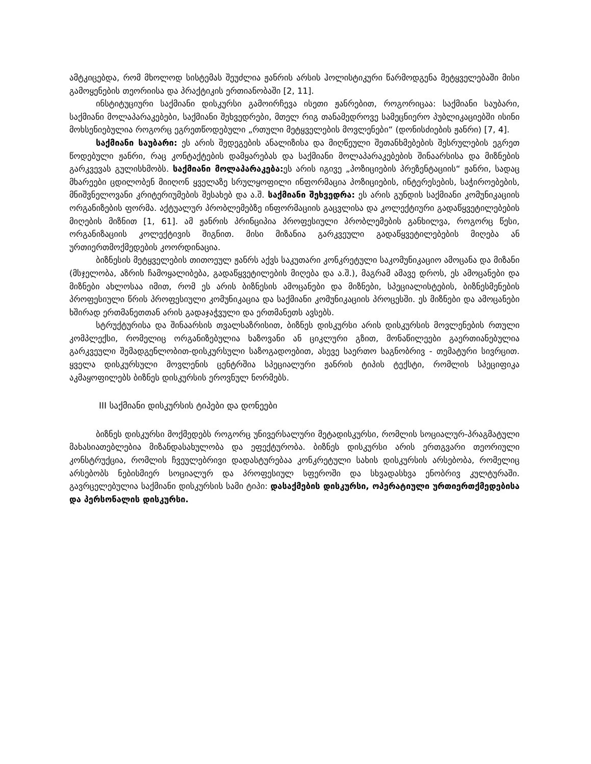ამტკიცებდა, რომ მხოლოდ სისტემას შეუძლია ჟანრის არსის ჰოლისტიკური წარმოდგენა მეტყველებაში მისი გამოყენების თეორიისა და პრაქტიკის ერთიანობაში [2, 11].
ინსტიტუციური საქმიანი დისკურსი გამოირჩევა ისეთი ჟანრებით, როგორიცაა: საქმიანი საუბარი, საქმიანი მოლაპარაკებები, საქმიანი შეხვედრები, მთელ რიგ თანამედროვე სამეცნიერო პუბლიკაციებში ისინი მოხსენიებულია როგორც ეგრეთწოდებული „რთული მეტყველების მოვლენები“ (დონისძიების ჟანრი) [7, 4].
საქმიანი საუბარი: ეს არის შედეგების ანალიზისა და მიღწეული შეთანხმებების შესრულების ეგრეთ წოდებული ჟანრი, რაც კონტაქტების დამყარებას და საქმიანი მოლაპარაკებების შინაარსისა და მიზნების გარკვევას გულისხმობს. საქმიანი მოლაპარაკება: ეს არის იგივე „პოზიციების პრეზენტაციის“ ჟანრი, სადაც მხარეები ცდილობენ მიიღონ ყველაზე სრულყოფილი ინფორმაცია პოზიციების, ინტერესების, საჭიროებების, მნიშვნელოვანი კრიტერიუმების შესახებ და ა.შ. საქმიანი შეხვედრა: ეს არის გუნდის საქმიანი კომუნიკაციის ორგანიზების ფორმა. აქტუალურ პრობლემებზე ინფორმაციის გაცვლისა და კოლექტიური გადაწყვეტილებების მიღების მიზნით [1, 61]. ამ ჟანრის პრინციპია პროფესიული პრობლემების განხილვა, როგორც წესი, ორგანიზაციის კოლექტივის შიგნით. მისი მიზანია გარკვეული გადაწყვეტილებების მიღება ან ურთიერთმოქმედების კოორდინაცია.
ბიზნესის მეტყველების თითოეულ ჟანრს აქვს საკუთარი კონკრეტული საკომუნიკაციო ამოცანა და მიზანი (მსჯელობა, აზრის ჩამოყალიბება, გადაწყვეტილების მიღება და ა.შ.), მაგრამ ამავე დროს, ეს ამოცანები და მიზნები ახლოსაა იმით, რომ ეს არის ბიზნესის ამოცანები და მიზნები, სპეციალისტების, ბიზნესმენების პროფესიული წრის პროფესიული კომუნიკაცია და საქმიანი კომუნიკაციის პროცესში. ეს მიზნები და ამოცანები ხშირად ერთმანეთთან არის გადაჯაჭვული და ერთმანეთს ავსებს.
სტრუქტურისა და შინაარსის თვალსაზრისით, ბიზნეს დისკურსი არის დისკურსის მოვლენების რთული კომპლექსი, რომელიც ორგანიზებულია ხაზოვანი ან ციკლური გზით, მონაწილეები გაერთიანებულია გარკვეული შემადგენლობით-დისკურსული საზოგადოებით, ასევე საერთო საგნობრივ - თემატური სივრცით. ყველა დისკურსული მოვლენის ცენტრშია სპეციალური ჟანრის ტიპის ტექსტი, რომლის სპეციფიკა აკმაყოფილებს ბიზნეს დისკურსის ეროვნულ ნორმებს.
III საქმიანი დისკურსის ტიპები და დონეები
ბიზნეს დისკურსი მოქმედებს როგორც უნივერსალური მეტადისკურსი, რომლის სოციალურ-პრაგმატული მახასიათებლებია მიზანდასახულობა და ეფექტურობა. ბიზნეს დისკურსი არის ერთგვარი თეორიული კონსტრუქცია, რომლის ჩვეულებრივი დადასტურებაა კონკრეტული სახის დისკურსის არსებობა, რომელიც არსებობს ნებისმიერ სოციალურ და პროფესიულ სფეროში და სხვადასხვა ენობრივ კულტურაში. გავრცელებულია საქმიანი დისკურსის სამი ტიპი: დასაქმების დისკურსი, ოპერატიული ურთიერთქმედებისა და პერსონალის დისკურსი.